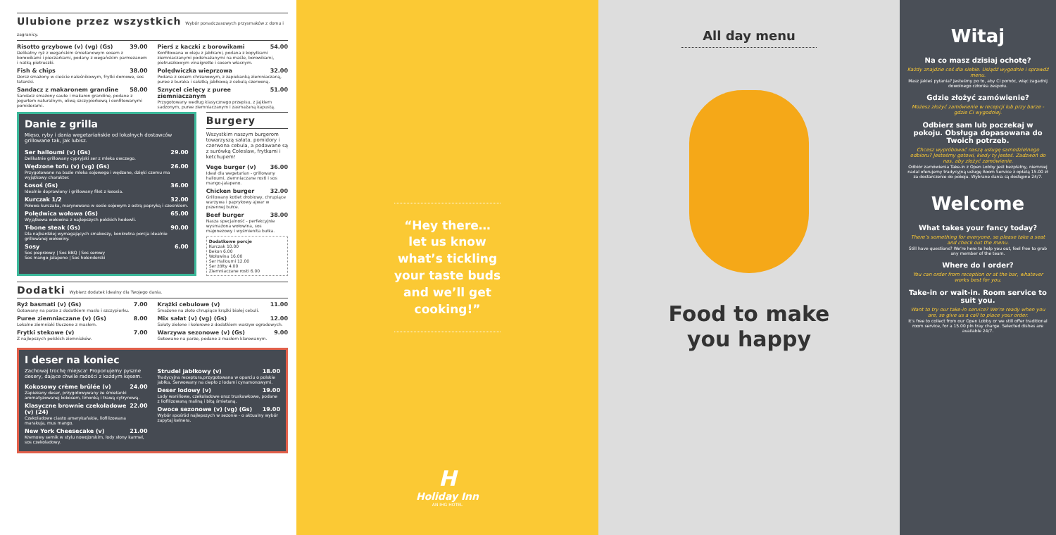Ulubione przez wszystkich Wybór ponadczasowych przysmaków z domu i zagranicy.
Risotto grzybowe (v) (vg) (Gs) 39.00
Delikatny ryż z wegańskim śmietanowym sosem z borowikami i pieczarkami, podany z wegańskim parmezanem i natką pietruszki.
Fish & chips 38.00
Dorsz smażony w cieście naleśnikowym, frytki domowe, sos tatarski.
Sandacz z makaronem grandine 58.00
Sandacz smażony saute i makaron grandine, podane z jogurtem naturalnym, oliwą szczypiorkową i confitowanymi pomidorami.
Pierś z kaczki z borowikami 54.00
Konfitowana w oleju z jabłkami, podana z kopytkami ziemniaczanymi podsmażanymi na maśle, borowikami, pietruszkowym vinaigrette i sosem własnym.
Polędwiczka wieprzowa 32.00
Podana z sosem chrzanowym, z zapiekanką ziemniaczaną, puree z buraka i sałatką jabłkową z cebulą czerwoną.
Sznycel cielęcy z puree ziemniaczanym 51.00
Przygotowany według klasycznego przepisu, z jajkiem sadzonym, puree ziemniaczanym i zasmażaną kapustą.
Danie z grilla
Mięso, ryby i dania wegetariańskie od lokalnych dostawców grillowane tak, jak lubisz.
Ser halloumi (v) (Gs) 29.00
Delikatnie grillowany cypryjski ser z mleka owczego.
Wędzone tofu (v) (vg) (Gs) 26.00
Przygotowane na bazie mleka sojowego i wędzone, dzięki czemu ma wyjątkowy charakter.
Łosoś (Gs) 36.00
Idealnie doprawiony i grillowany filet z łososia.
Kurczak 1/2 32.00
Połowa kurczaka, marynowana w sosie sojowym z ostrą papryką i czosnkiem.
Polędwica wołowa (Gs) 65.00
Wyjątkowa wołowina z najlepszych polskich hodowli.
T-bone steak (Gs) 90.00
Dla najbardziej wymagających smakoszy, konkretna porcja idealnie grillowanej wołowiny.
Sosy 6.00
Sos pieprzowy | Sos BBQ | Sos serowy
Sos mango-jalapeno | Sos holenderski
Burgery
Wszystkim naszym burgerom towarzyszą sałata, pomidory i czerwona cebula, a podawane są z surówką Coleslaw, frytkami i ketchupem!
Vege burger (v) 36.00
Ideał dla wegetarian - grillowany halloumi, ziemniaczane rosti i sos mango-jalapeno.
Chicken burger 32.00
Grillowany kotlet drobiowy, chrupiące warzywa i paprykowy ajwar w pszennej bułce.
Beef burger 38.00
Nasza specjalność - perfekcyjnie wysmażona wołowina, sos majonezowy i wyśmienita bułka.
Dodatkowe porcje
Kurczak 10.00
Bekon 6.00
Wołowina 16.00
Ser Halloumi 12.00
Ser żółty 4.00
Ziemniaczane rosti 6.00
Dodatki Wybierz dodatek idealny dla Twojego dania.
Ryż basmati (v) (Gs) 7.00
Gotowany na parze z dodatkiem masła i szczypiorku.
Puree ziemniaczane (v) (Gs) 8.00
Lokalne ziemniaki tłuczone z masłem.
Frytki stekowe (v) 7.00
Z najlepszych polskich ziemniaków.
Krążki cebulowe (v) 11.00
Smażone na złoto chrupiące krążki białej cebuli.
Mix sałat (v) (vg) (Gs) 12.00
Sałaty zielone i kolorowe z dodatkiem warzyw ogrodowych.
Warzywa sezonowe (v) (Gs) 9.00
Gotowane na parze, podane z masłem klarowanym.
I deser na koniec
Zachowaj trochę miejsca! Proponujemy pyszne desery, dające chwile radości z każdym kęsem.
Kokosowy crème brûlée (v) 24.00
Zapiekany deser, przygotowywany ze śmietanki aromatyzowanej kokosem, limonką i trawą cytrynową.
Klasyczne brownie czekoladowe (v) (24) 22.00
Czekoladowe ciasto amerykańskie, liofilizowana marakuja, mus mango.
New York Cheesecake (v) 21.00
Kremowy sernik w stylu nowojorskim, lody słony karmel, sos czekoladowy.
Strudel jabłkowy (v) 18.00
Tradycyjna receptura,przygotowana w oparciu o polskie jabłka. Serwowany na ciepło z lodami cynamonowymi.
Deser lodowy (v) 19.00
Lody waniliowe, czekoladowe oraz truskawkowe, podane z liofilizowaną maliną i bitą śmietaną.
Owoce sezonowe (v) (vg) (Gs) 19.00
Wybór spośród najlepszych w sezonie - o aktualny wybór zapytaj kelnera.
“Hey there…
let us know
what’s tickling
your taste buds
and we’ll get
cooking!”
H
Holiday Inn
AN IHG HOTEL
All day menu
Food to make
you happy
Witaj
Na co masz dzisiaj ochotę?
Każdy znajdzie coś dla siebie. Usiądź wygodnie i sprawdź menu.
Masz jakieś pytania? Jesteśmy po to, aby Ci pomóc, więc zagadnij dowolnego członka zespołu.
Gdzie złożyć zamówienie?
Możesz złożyć zamówienie w recepcji lub przy barze - gdzie Ci wygodniej.
Odbierz sam lub poczekaj w pokoju. Obsługa dopasowana do Twoich potrzeb.
Chcesz wypróbować naszą usługę samodzielnego odbioru? Jesteśmy gotowi, kiedy ty jesteś. Zadzwoń do nas, aby złożyć zamówienie.
Odbiór zamówienia Take-in z Open Lobby jest bezpłatny, niemniej nadal oferujemy tradycyjną usługę Room Service z opłatą 15.00 zł za dostarczenie do pokoju. Wybrane dania są dostępne 24/7.
Welcome
What takes your fancy today?
There’s something for everyone, so please take a seat and check out the menu.
Still have questions? We’re here to help you out, feel free to grab any member of the team.
Where do I order?
You can order from reception or at the bar, whatever works best for you.
Take-in or wait-in. Room service to suit you.
Want to try our take-in service? We’re ready when you are, so give us a call to place your order.
It’s free to collect from our Open Lobby or we still offer traditional room service, for a 15.00 pln tray charge. Selected dishes are available 24/7.